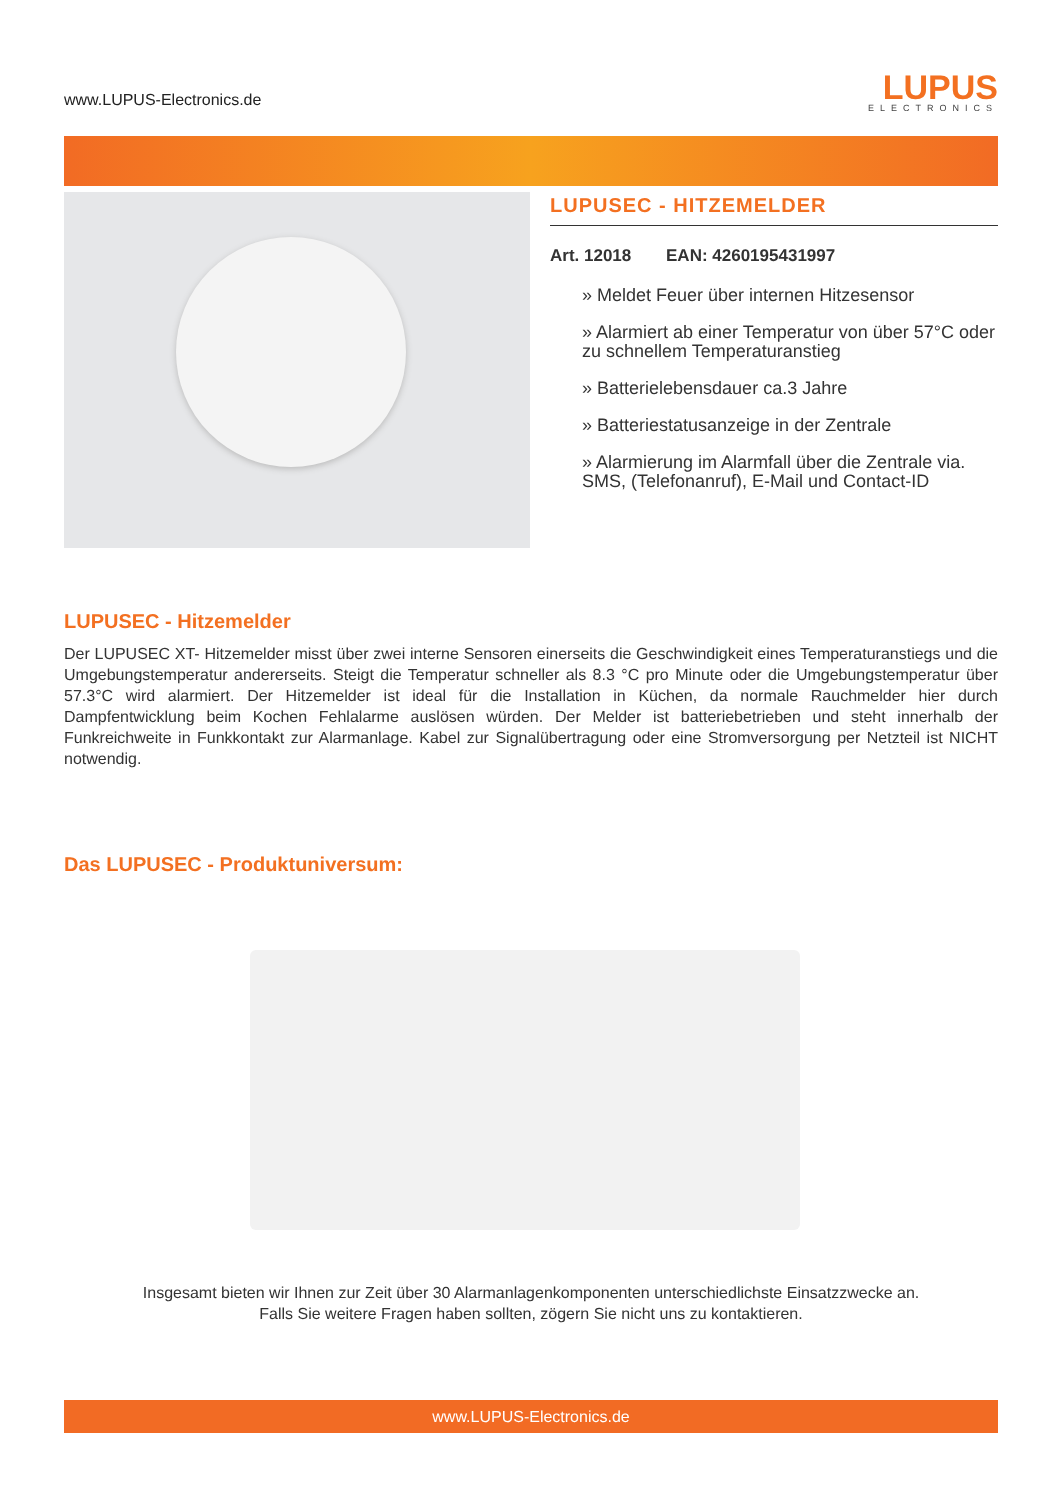www.LUPUS-Electronics.de
LUPUS
ELECTRONICS
LUPUSEC - HITZEMELDER
Art. 12018 EAN: 4260195431997
» Meldet Feuer über internen Hitzesensor
» Alarmiert ab einer Temperatur von über 57°C oder zu schnellem Temperaturanstieg
» Batterielebensdauer ca.3 Jahre
» Batteriestatusanzeige in der Zentrale
» Alarmierung im Alarmfall über die Zentrale via. SMS, (Telefonanruf), E-Mail und Contact-ID
LUPUSEC - Hitzemelder
Der LUPUSEC XT- Hitzemelder misst über zwei interne Sensoren einerseits die Geschwindigkeit eines Temperaturanstiegs und die Umgebungstemperatur andererseits. Steigt die Temperatur schneller als 8.3 °C pro Minute oder die Umgebungstemperatur über 57.3°C wird alarmiert. Der Hitzemelder ist ideal für die Installation in Küchen, da normale Rauchmelder hier durch Dampfentwicklung beim Kochen Fehlalarme auslösen würden. Der Melder ist batteriebetrieben und steht innerhalb der Funkreichweite in Funkkontakt zur Alarmanlage. Kabel zur Signalübertragung oder eine Stromversorgung per Netzteil ist NICHT notwendig.
Das LUPUSEC - Produktuniversum:
Insgesamt bieten wir Ihnen zur Zeit über 30 Alarmanlagenkomponenten unterschiedlichste Einsatzzwecke an.
Falls Sie weitere Fragen haben sollten, zögern Sie nicht uns zu kontaktieren.
www.LUPUS-Electronics.de